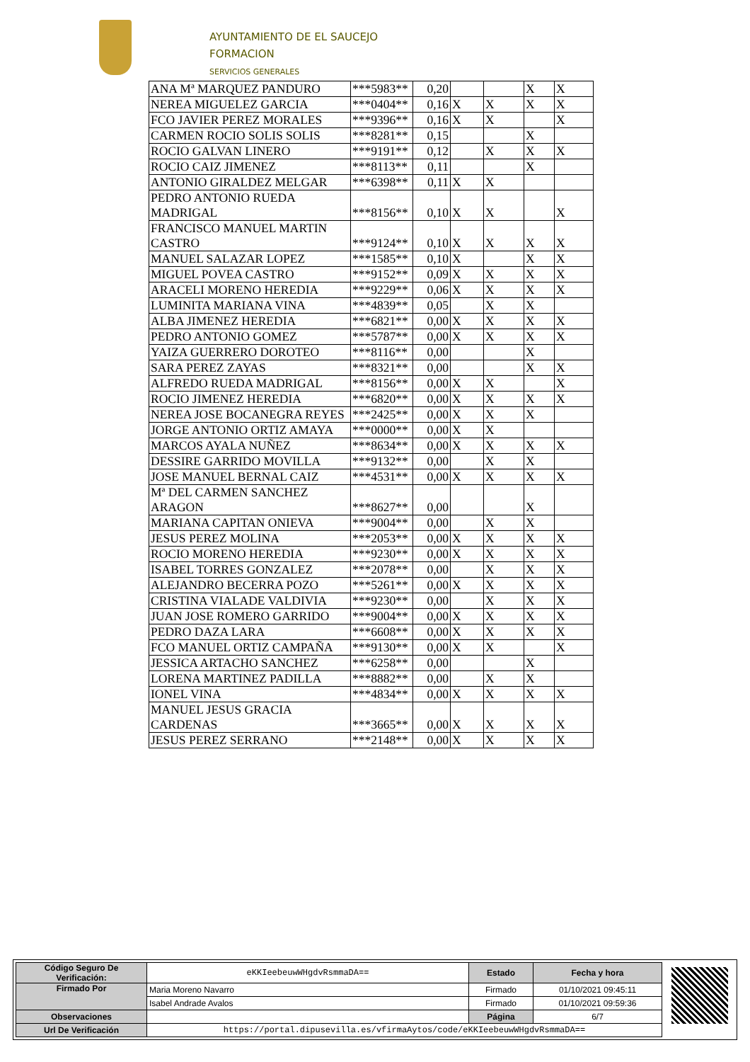AYUNTAMIENTO DE EL SAUCEJO
FORMACION
SERVICIOS GENERALES
| ANA Mª MARQUEZ PANDURO | ***5983** | 0,20 | | | X | X |
| NEREA MIGUELEZ GARCIA | ***0404** | 0,16 | X | X | X | X |
| FCO JAVIER PEREZ MORALES | ***9396** | 0,16 | X | X | | X |
| CARMEN ROCIO SOLIS SOLIS | ***8281** | 0,15 | | | X | |
| ROCIO GALVAN LINERO | ***9191** | 0,12 | | X | X | X |
| ROCIO CAIZ JIMENEZ | ***8113** | 0,11 | | | X | |
| ANTONIO GIRALDEZ MELGAR | ***6398** | 0,11 | X | X | | |
| PEDRO ANTONIO RUEDA MADRIGAL | ***8156** | 0,10 | X | X | | X |
| FRANCISCO MANUEL MARTIN CASTRO | ***9124** | 0,10 | X | X | X | X |
| MANUEL SALAZAR LOPEZ | ***1585** | 0,10 | X | | X | X |
| MIGUEL POVEA CASTRO | ***9152** | 0,09 | X | X | X | X |
| ARACELI MORENO HEREDIA | ***9229** | 0,06 | X | X | X | X |
| LUMINITA MARIANA VINA | ***4839** | 0,05 | | X | X | |
| ALBA JIMENEZ HEREDIA | ***6821** | 0,00 | X | X | X | X |
| PEDRO ANTONIO GOMEZ | ***5787** | 0,00 | X | X | X | X |
| YAIZA GUERRERO DOROTEO | ***8116** | 0,00 | | | X | |
| SARA PEREZ ZAYAS | ***8321** | 0,00 | | | X | X |
| ALFREDO RUEDA MADRIGAL | ***8156** | 0,00 | X | X | | X |
| ROCIO JIMENEZ HEREDIA | ***6820** | 0,00 | X | X | X | X |
| NEREA JOSE BOCANEGRA REYES | ***2425** | 0,00 | X | X | X | |
| JORGE ANTONIO ORTIZ AMAYA | ***0000** | 0,00 | X | X | | |
| MARCOS AYALA NUÑEZ | ***8634** | 0,00 | X | X | X | X |
| DESSIRE GARRIDO MOVILLA | ***9132** | 0,00 | | X | X | |
| JOSE MANUEL BERNAL CAIZ | ***4531** | 0,00 | X | X | X | X |
| Mª DEL CARMEN SANCHEZ ARAGON | ***8627** | 0,00 | | | X | |
| MARIANA CAPITAN ONIEVA | ***9004** | 0,00 | | X | X | |
| JESUS PEREZ MOLINA | ***2053** | 0,00 | X | X | X | X |
| ROCIO MORENO HEREDIA | ***9230** | 0,00 | X | X | X | X |
| ISABEL TORRES GONZALEZ | ***2078** | 0,00 | | X | X | X |
| ALEJANDRO BECERRA POZO | ***5261** | 0,00 | X | X | X | X |
| CRISTINA VIALADE VALDIVIA | ***9230** | 0,00 | | X | X | X |
| JUAN JOSE ROMERO GARRIDO | ***9004** | 0,00 | X | X | X | X |
| PEDRO DAZA LARA | ***6608** | 0,00 | X | X | X | X |
| FCO MANUEL ORTIZ CAMPAÑA | ***9130** | 0,00 | X | X | | X |
| JESSICA ARTACHO SANCHEZ | ***6258** | 0,00 | | | X | |
| LORENA MARTINEZ PADILLA | ***8882** | 0,00 | | X | X | |
| IONEL VINA | ***4834** | 0,00 | X | X | X | X |
| MANUEL JESUS GRACIA CARDENAS | ***3665** | 0,00 | X | X | X | X |
| JESUS PEREZ SERRANO | ***2148** | 0,00 | X | X | X | X |
| Código Seguro De Verificación: | eKKIeebeuwWHgdvRsmmaDA== | Estado | Fecha y hora |
| Firmado Por | Maria Moreno Navarro | Firmado | 01/10/2021 09:45:11 |
| | Isabel Andrade Avalos | Firmado | 01/10/2021 09:59:36 |
| Observaciones | | Página | 6/7 |
| Url De Verificación | https://portal.dipusevilla.es/vfirmaAytos/code/eKKIeebeuwWHgdvRsmmaDA== | | |